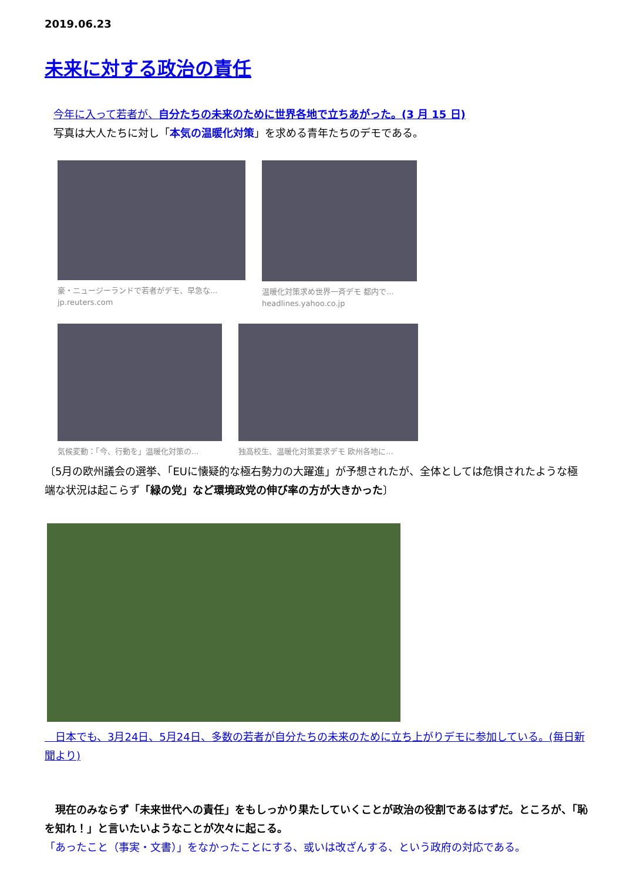2019.06.23
未来に対する政治の責任
今年に入って若者が、自分たちの未来のために世界各地で立ちあがった。(3 月 15 日)
写真は大人たちに対し「本気の温暖化対策」を求める青年たちのデモである。
豪・ニュージーランドで若者がデモ、早急な...
jp.reuters.com
温暖化対策求め世界一斉デモ 都内で...
headlines.yahoo.co.jp
気候変動：「今、行動を」温暖化対策の...
独高校生、温暖化対策要求デモ 欧州各地に...
〔5月の欧州議会の選挙、「EUに懐疑的な極右勢力の大躍進」が予想されたが、全体としては危惧されたような極端な状況は起こらず「緑の党」など環境政党の伸び率の方が大きかった〕
　日本でも、3月24日、5月24日、多数の若者が自分たちの未来のために立ち上がりデモに参加している。(毎日新聞より)
　現在のみならず「未来世代への責任」をもしっかり果たしていくことが政治の役割であるはずだ。ところが、「恥を知れ！」と言いたいようなことが次々に起こる。
「あったこと（事実・文書）」をなかったことにする、或いは改ざんする、という政府の対応である。